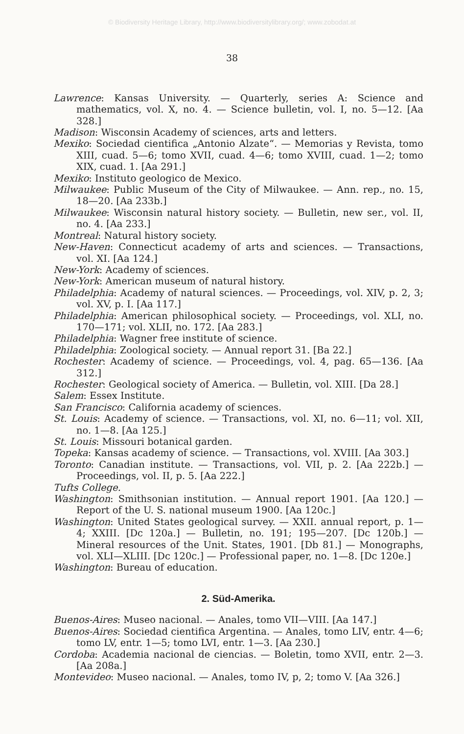© Biodiversity Heritage Library, http://www.biodiversitylibrary.org/; www.zobodat.at
38
Lawrence: Kansas University. — Quarterly, series A: Science and mathematics, vol. X, no. 4. — Science bulletin, vol. I, no. 5—12. [Aa 328.]
Madison: Wisconsin Academy of sciences, arts and letters.
Mexiko: Sociedad cientifica „Antonio Alzate“. — Memorias y Revista, tomo XIII, cuad. 5—6; tomo XVII, cuad. 4—6; tomo XVIII, cuad. 1—2; tomo XIX, cuad. 1. [Aa 291.]
Mexiko: Instituto geologico de Mexico.
Milwaukee: Public Museum of the City of Milwaukee. — Ann. rep., no. 15, 18—20. [Aa 233b.]
Milwaukee: Wisconsin natural history society. — Bulletin, new ser., vol. II, no. 4. [Aa 233.]
Montreal: Natural history society.
New-Haven: Connecticut academy of arts and sciences. — Transactions, vol. XI. [Aa 124.]
New-York: Academy of sciences.
New-York: American museum of natural history.
Philadelphia: Academy of natural sciences. — Proceedings, vol. XIV, p. 2, 3; vol. XV, p. I. [Aa 117.]
Philadelphia: American philosophical society. — Proceedings, vol. XLI, no. 170—171; vol. XLII, no. 172. [Aa 283.]
Philadelphia: Wagner free institute of science.
Philadelphia: Zoological society. — Annual report 31. [Ba 22.]
Rochester: Academy of science. — Proceedings, vol. 4, pag. 65—136. [Aa 312.]
Rochester: Geological society of America. — Bulletin, vol. XIII. [Da 28.]
Salem: Essex Institute.
San Francisco: California academy of sciences.
St. Louis: Academy of science. — Transactions, vol. XI, no. 6—11; vol. XII, no. 1—8. [Aa 125.]
St. Louis: Missouri botanical garden.
Topeka: Kansas academy of science. — Transactions, vol. XVIII. [Aa 303.]
Toronto: Canadian institute. — Transactions, vol. VII, p. 2. [Aa 222b.] — Proceedings, vol. II, p. 5. [Aa 222.]
Tufts College.
Washington: Smithsonian institution. — Annual report 1901. [Aa 120.] — Report of the U. S. national museum 1900. [Aa 120c.]
Washington: United States geological survey. — XXII. annual report, p. 1—4; XXIII. [Dc 120a.] — Bulletin, no. 191; 195—207. [Dc 120b.] — Mineral resources of the Unit. States, 1901. [Db 81.] — Monographs, vol. XLI—XLIII. [Dc 120c.] — Professional paper, no. 1—8. [Dc 120e.]
Washington: Bureau of education.
2. Süd-Amerika.
Buenos-Aires: Museo nacional. — Anales, tomo VII—VIII. [Aa 147.]
Buenos-Aires: Sociedad cientifica Argentina. — Anales, tomo LIV, entr. 4—6; tomo LV, entr. 1—5; tomo LVI, entr. 1—3. [Aa 230.]
Cordoba: Academia nacional de ciencias. — Boletin, tomo XVII, entr. 2—3. [Aa 208a.]
Montevideo: Museo nacional. — Anales, tomo IV, p, 2; tomo V. [Aa 326.]